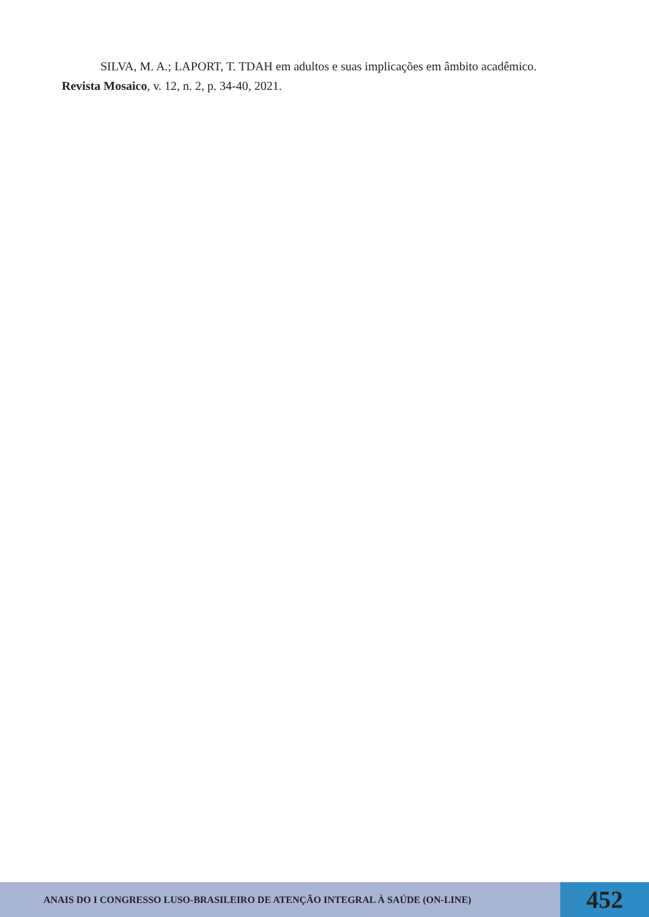SILVA, M. A.; LAPORT, T. TDAH em adultos e suas implicações em âmbito acadêmico. Revista Mosaico, v. 12, n. 2, p. 34-40, 2021.
ANAIS DO I CONGRESSO LUSO-BRASILEIRO DE ATENÇÃO INTEGRAL À SAÚDE (ON-LINE)
452